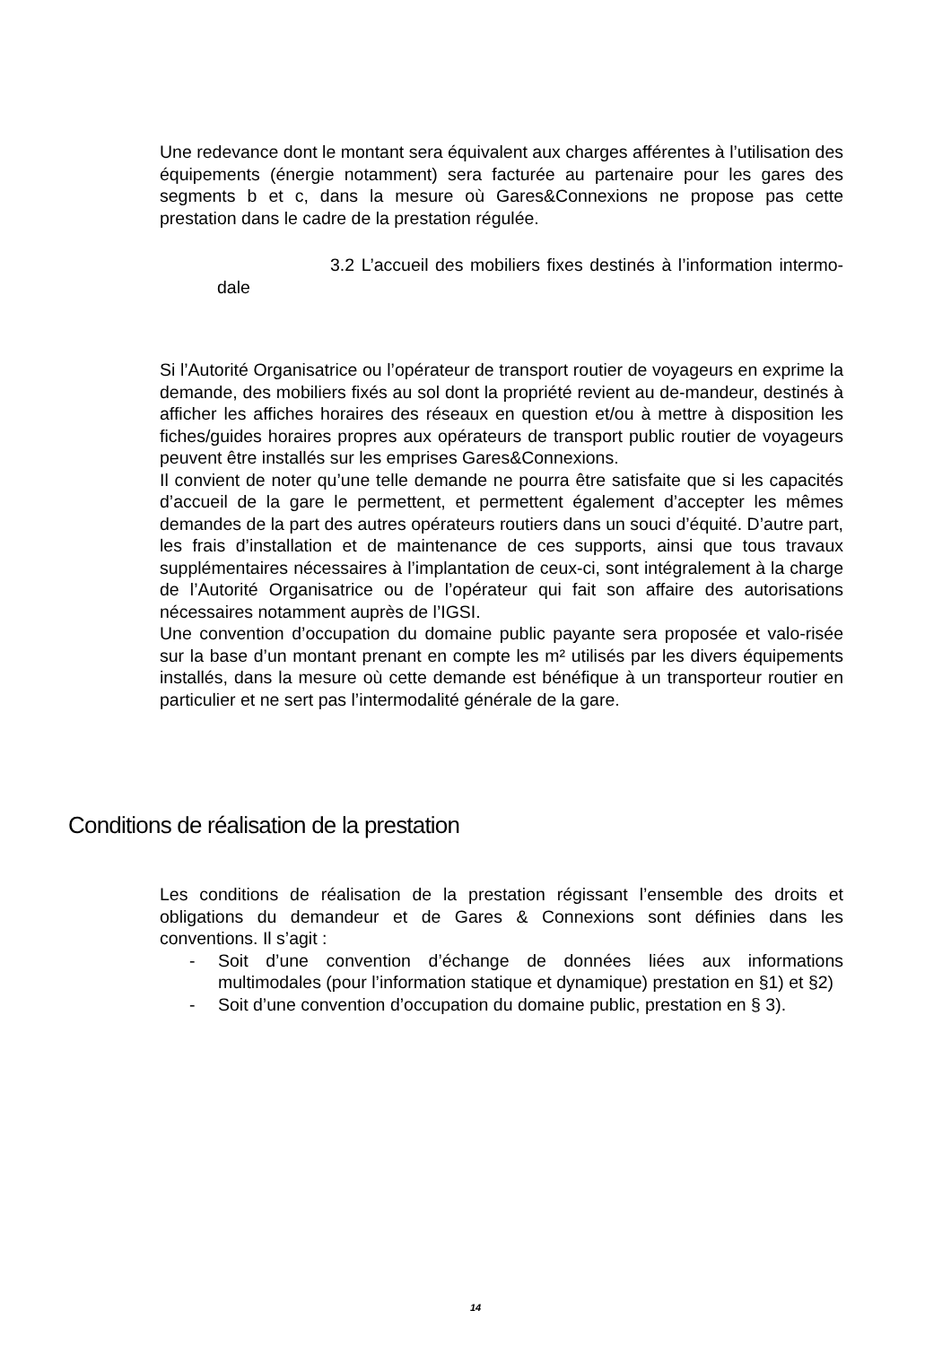Une redevance dont le montant sera équivalent aux charges afférentes à l’utilisation des équipements (énergie notamment) sera facturée au partenaire pour les gares des segments b et c, dans la mesure où Gares&Connexions ne propose pas cette prestation dans le cadre de la prestation régulée.
3.2 L’accueil des mobiliers fixes destinés à l’information intermo-dale
Si l’Autorité Organisatrice ou l’opérateur de transport routier de voyageurs en exprime la demande, des mobiliers fixés au sol dont la propriété revient au de-mandeur, destinés à afficher les affiches horaires des réseaux en question et/ou à mettre à disposition les fiches/guides horaires propres aux opérateurs de transport public routier de voyageurs peuvent être installés sur les emprises Gares&Connexions.
Il convient de noter qu’une telle demande ne pourra être satisfaite que si les capacités d’accueil de la gare le permettent, et permettent également d’accepter les mêmes demandes de la part des autres opérateurs routiers dans un souci d’équité. D’autre part, les frais d’installation et de maintenance de ces supports, ainsi que tous travaux supplémentaires nécessaires à l’implantation de ceux-ci, sont intégralement à la charge de l’Autorité Organisatrice ou de l’opérateur qui fait son affaire des autorisations nécessaires notamment auprès de l’IGSI.
Une convention d’occupation du domaine public payante sera proposée et valo-risée sur la base d’un montant prenant en compte les m² utilisés par les divers équipements installés, dans la mesure où cette demande est bénéfique à un transporteur routier en particulier et ne sert pas l’intermodalité générale de la gare.
Conditions de réalisation de la prestation
Les conditions de réalisation de la prestation régissant l’ensemble des droits et obligations du demandeur et de Gares & Connexions sont définies dans les conventions. Il s’agit :
- Soit d’une convention d’échange de données liées aux informations multimodales (pour l’information statique et dynamique) prestation en §1) et §2)
- Soit d’une convention d’occupation du domaine public, prestation en § 3).
14